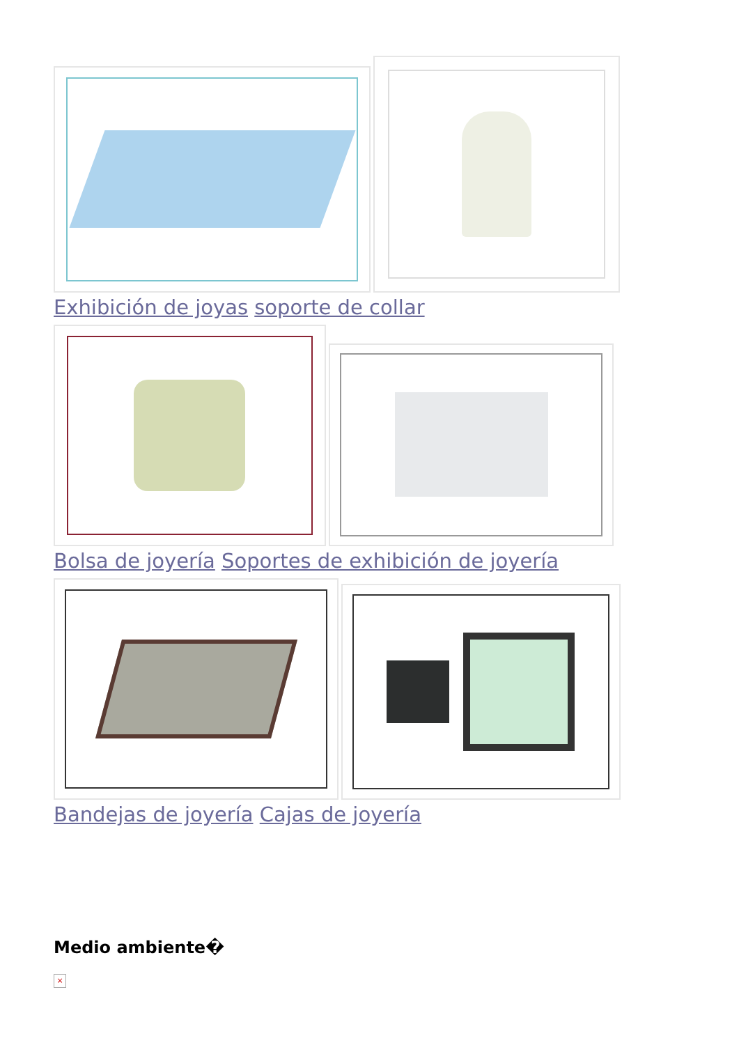Exhibición de joyas soporte de collar
Bolsa de joyería Soportes de exhibición de joyería
Bandejas de joyería Cajas de joyería
Medio ambiente�
×